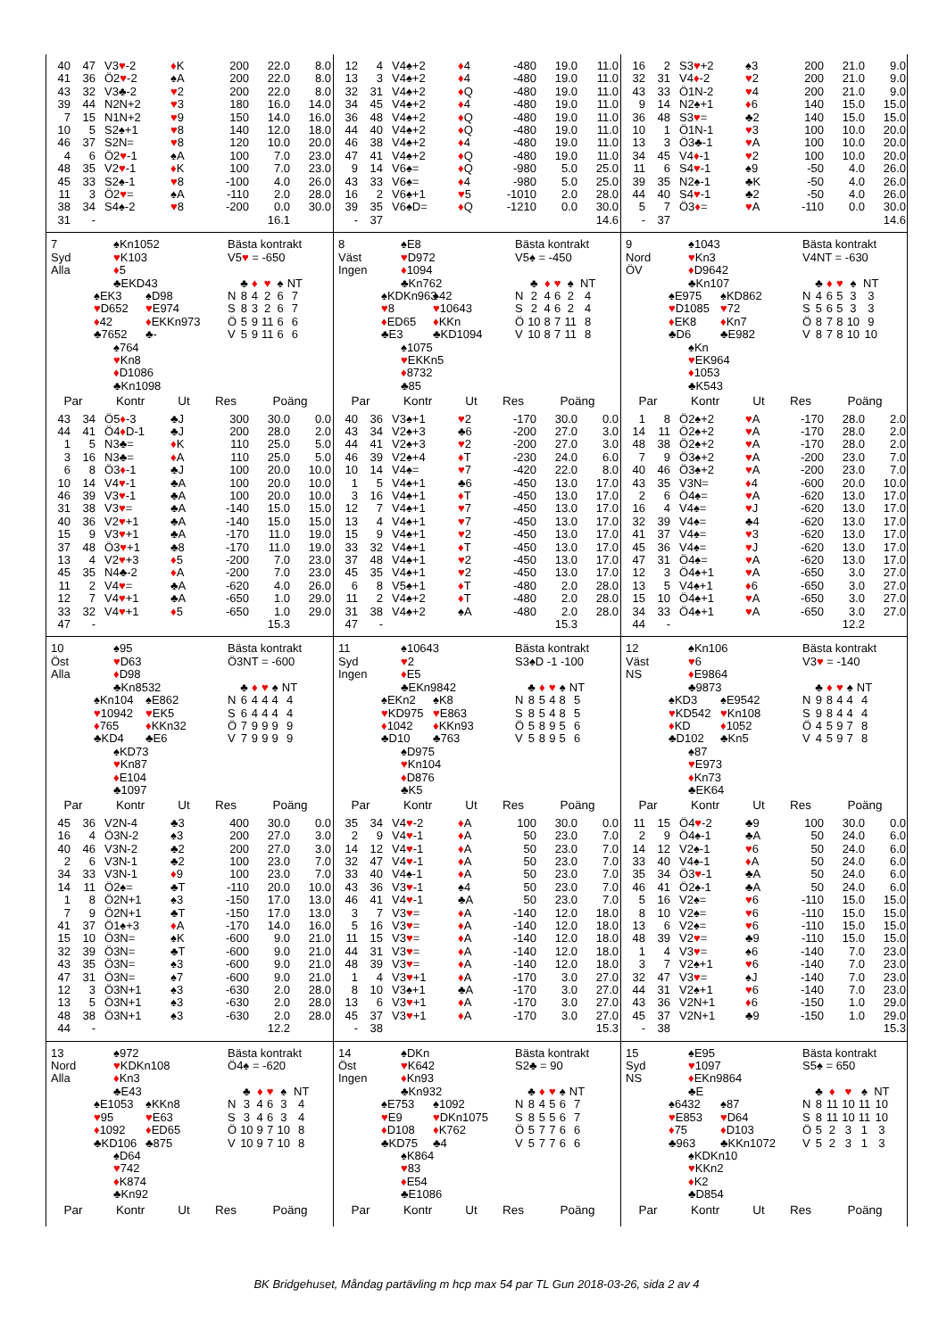| 40 | 47 | V3 ♥ -2 | ♦ K | 200 | 22.0 | 8.0 |
| 41 | 36 | Ö2 ♥ -2 | ♠A | 200 | 22.0 | 8.0 |
| 43 | 32 | V3♣-2 | ♥ 2 | 200 | 22.0 | 8.0 |
| 39 | 44 | N2N+2 | ♥ 3 | 180 | 16.0 | 14.0 |
| 7 | 15 | N1N+2 | ♥ 9 | 150 | 14.0 | 16.0 |
| 10 | 5 | S2♠+1 | ♥ 8 | 140 | 12.0 | 18.0 |
| 46 | 37 | S2N= | ♥ 8 | 120 | 10.0 | 20.0 |
| 4 | 6 | Ö2 ♥ -1 | ♠A | 100 | 7.0 | 23.0 |
| 48 | 35 | V2 ♥ -1 | ♦ K | 100 | 7.0 | 23.0 |
| 45 | 33 | S2♠-1 | ♥ 8 | -100 | 4.0 | 26.0 |
| 11 | 3 | Ö2 ♥ = | ♠A | -110 | 2.0 | 28.0 |
| 38 | 34 | S4♠-2 | ♥ 8 | -200 | 0.0 | 30.0 |
| 31 | - | | | | 16.1 | |
| 12 | 4 | V4♠+2 | ♦ 4 | -480 | 19.0 | 11.0 |
| 13 | 3 | V4♠+2 | ♦ 4 | -480 | 19.0 | 11.0 |
| 32 | 31 | V4♠+2 | ♦ Q | -480 | 19.0 | 11.0 |
| 34 | 45 | V4♠+2 | ♦ 4 | -480 | 19.0 | 11.0 |
| 36 | 48 | V4♠+2 | ♦ Q | -480 | 19.0 | 11.0 |
| 44 | 40 | V4♠+2 | ♦ Q | -480 | 19.0 | 11.0 |
| 46 | 38 | V4♠+2 | ♦ 4 | -480 | 19.0 | 11.0 |
| 47 | 41 | V4♠+2 | ♦ Q | -480 | 19.0 | 11.0 |
| 9 | 14 | V6♠= | ♦ Q | -980 | 5.0 | 25.0 |
| 43 | 33 | V6♠= | ♦ 4 | -980 | 5.0 | 25.0 |
| 16 | 2 | V6♠+1 | ♥ 5 | -1010 | 2.0 | 28.0 |
| 39 | 35 | V6♠D= | ♦ Q | -1210 | 0.0 | 30.0 |
| - | 37 | | | | | 14.6 |
| 16 | 2 | S3 ♥ +2 | ♠3 | 200 | 21.0 | 9.0 |
| 32 | 31 | V4 ♦ -2 | ♥ 2 | 200 | 21.0 | 9.0 |
| 43 | 33 | Ö1N-2 | ♥ 4 | 200 | 21.0 | 9.0 |
| 9 | 14 | N2♠+1 | ♦ 6 | 140 | 15.0 | 15.0 |
| 36 | 48 | S3 ♥ = | ♣2 | 140 | 15.0 | 15.0 |
| 10 | 1 | Ö1N-1 | ♥ 3 | 100 | 10.0 | 20.0 |
| 13 | 3 | Ö3♣-1 | ♥ A | 100 | 10.0 | 20.0 |
| 34 | 45 | V4 ♦ -1 | ♥ 2 | 100 | 10.0 | 20.0 |
| 11 | 6 | S4 ♥ -1 | ♠9 | -50 | 4.0 | 26.0 |
| 39 | 35 | N2♠-1 | ♣K | -50 | 4.0 | 26.0 |
| 44 | 40 | S4 ♥ -1 | ♣2 | -50 | 4.0 | 26.0 |
| 5 | 7 | Ö3 ♦ = | ♥ A | -110 | 0.0 | 30.0 |
| - | 37 | | | | | 14.6 |
| 7 | ♠Kn1052 | | Bästa kontrakt |
| Syd | ♥ K103 | | V5 ♥ = -650 |
| Alla | ♦ 5 | | |
| | ♣EKD43 | | / / ♣ / ♦ / ♥ / ♠ / NT / / N / 8 / 4 / 2 / 6 / 7 / / S / 8 / 3 / 2 / 6 / 7 / / Ö / 5 / 9 / 11 / 6 / 6 / / V / 5 / 9 / 11 / 6 / 6 / |
| | ♠EK3 | ♠D98 | |
| | ♥ D652 | ♥ E974 | |
| | ♦ 42 | ♦ EKKn973 | |
| | ♣7652 | ♣- | |
| | ♠764 | | |
| | ♥ Kn8 | | |
| | ♦ D1086 | | |
| | ♣Kn1098 | | |
| Par | | Kontr | Ut | Res | Poäng | |
| --- | --- | --- | --- | --- | --- | --- |
| 43 | 34 | Ö5 ♦ -3 | ♣J | 300 | 30.0 | 0.0 |
| 44 | 41 | Ö4 ♦ D-1 | ♣J | 200 | 28.0 | 2.0 |
| 1 | 5 | N3♣= | ♦ K | 110 | 25.0 | 5.0 |
| 3 | 16 | N3♣= | ♦ A | 110 | 25.0 | 5.0 |
| 6 | 8 | Ö3 ♦ -1 | ♣J | 100 | 20.0 | 10.0 |
| 10 | 14 | V4 ♥ -1 | ♣A | 100 | 20.0 | 10.0 |
| 46 | 39 | V3 ♥ -1 | ♣A | 100 | 20.0 | 10.0 |
| 31 | 38 | V3 ♥ = | ♣A | -140 | 15.0 | 15.0 |
| 40 | 36 | V2 ♥ +1 | ♣A | -140 | 15.0 | 15.0 |
| 15 | 9 | V3 ♥ +1 | ♣A | -170 | 11.0 | 19.0 |
| 37 | 48 | Ö3 ♥ +1 | ♣8 | -170 | 11.0 | 19.0 |
| 13 | 4 | V2 ♥ +3 | ♦ 5 | -200 | 7.0 | 23.0 |
| 45 | 35 | N4♣-2 | ♦ A | -200 | 7.0 | 23.0 |
| 11 | 2 | V4 ♥ = | ♣A | -620 | 4.0 | 26.0 |
| 12 | 7 | V4 ♥ +1 | ♣A | -650 | 1.0 | 29.0 |
| 33 | 32 | V4 ♥ +1 | ♦ 5 | -650 | 1.0 | 29.0 |
| 47 | - | | | | 15.3 | |
| 8 | ♠E8 | | Bästa kontrakt |
| Väst | ♥ D972 | | V5♠ = -450 |
| Ingen | ♦ 1094 | | |
| | ♣Kn762 | | / / ♣ / ♦ / ♥ / ♠ / NT / / N / 2 / 4 / 6 / 2 / 4 / / S / 2 / 4 / 6 / 2 / 4 / / Ö / 10 / 8 / 7 / 11 / 8 / / V / 10 / 8 / 7 / 11 / 8 / |
| | ♠KDKn963 | ♠42 | |
| | ♥ 8 | ♥ 10643 | |
| | ♦ ED65 | ♦ KKn | |
| | ♣E3 | ♣KD1094 | |
| | ♠1075 | | |
| | ♥ EKKn5 | | |
| | ♦ 8732 | | |
| | ♣85 | | |
| Par | | Kontr | Ut | Res | Poäng | |
| --- | --- | --- | --- | --- | --- | --- |
| 40 | 36 | V3♠+1 | ♥ 2 | -170 | 30.0 | 0.0 |
| 43 | 34 | V2♠+3 | ♣6 | -200 | 27.0 | 3.0 |
| 44 | 41 | V2♠+3 | ♥ 2 | -200 | 27.0 | 3.0 |
| 46 | 39 | V2♠+4 | ♦ T | -230 | 24.0 | 6.0 |
| 10 | 14 | V4♠= | ♥ 7 | -420 | 22.0 | 8.0 |
| 1 | 5 | V4♠+1 | ♣6 | -450 | 13.0 | 17.0 |
| 3 | 16 | V4♠+1 | ♦ T | -450 | 13.0 | 17.0 |
| 12 | 7 | V4♠+1 | ♥ 7 | -450 | 13.0 | 17.0 |
| 13 | 4 | V4♠+1 | ♥ 7 | -450 | 13.0 | 17.0 |
| 15 | 9 | V4♠+1 | ♥ 2 | -450 | 13.0 | 17.0 |
| 33 | 32 | V4♠+1 | ♦ T | -450 | 13.0 | 17.0 |
| 37 | 48 | V4♠+1 | ♥ 2 | -450 | 13.0 | 17.0 |
| 45 | 35 | V4♠+1 | ♥ 2 | -450 | 13.0 | 17.0 |
| 6 | 8 | V5♠+1 | ♦ T | -480 | 2.0 | 28.0 |
| 11 | 2 | V4♠+2 | ♦ T | -480 | 2.0 | 28.0 |
| 31 | 38 | V4♠+2 | ♠A | -480 | 2.0 | 28.0 |
| 47 | - | | | | 15.3 | |
| 9 | ♠1043 | | Bästa kontrakt |
| Nord | ♥ Kn3 | | V4NT = -630 |
| ÖV | ♦ D9642 | | |
| | ♣Kn107 | | / / ♣ / ♦ / ♥ / ♠ / NT / / N / 4 / 6 / 5 / 3 / 3 / / S / 5 / 6 / 5 / 3 / 3 / / Ö / 8 / 7 / 8 / 10 / 9 / / V / 8 / 7 / 8 / 10 / 10 / |
| | ♠E975 | ♠KD862 | |
| | ♥ D1085 | ♥ 72 | |
| | ♦ EK8 | ♦ Kn7 | |
| | ♣D6 | ♣E982 | |
| | ♠Kn | | |
| | ♥ EK964 | | |
| | ♦ 1053 | | |
| | ♣K543 | | |
| Par | | Kontr | Ut | Res | Poäng | |
| --- | --- | --- | --- | --- | --- | --- |
| 1 | 8 | Ö2♠+2 | ♥ A | -170 | 28.0 | 2.0 |
| 14 | 11 | Ö2♠+2 | ♥ A | -170 | 28.0 | 2.0 |
| 48 | 38 | Ö2♠+2 | ♥ A | -170 | 28.0 | 2.0 |
| 7 | 9 | Ö3♠+2 | ♥ A | -200 | 23.0 | 7.0 |
| 40 | 46 | Ö3♠+2 | ♥ A | -200 | 23.0 | 7.0 |
| 43 | 35 | V3N= | ♦ 4 | -600 | 20.0 | 10.0 |
| 2 | 6 | Ö4♠= | ♥ A | -620 | 13.0 | 17.0 |
| 16 | 4 | V4♠= | ♥ J | -620 | 13.0 | 17.0 |
| 32 | 39 | V4♠= | ♣4 | -620 | 13.0 | 17.0 |
| 41 | 37 | V4♠= | ♥ 3 | -620 | 13.0 | 17.0 |
| 45 | 36 | V4♠= | ♥ J | -620 | 13.0 | 17.0 |
| 47 | 31 | Ö4♠= | ♥ A | -620 | 13.0 | 17.0 |
| 12 | 3 | Ö4♠+1 | ♥ A | -650 | 3.0 | 27.0 |
| 13 | 5 | V4♠+1 | ♦ 6 | -650 | 3.0 | 27.0 |
| 15 | 10 | Ö4♠+1 | ♥ A | -650 | 3.0 | 27.0 |
| 34 | 33 | Ö4♠+1 | ♥ A | -650 | 3.0 | 27.0 |
| 44 | - | | | | 12.2 | |
| 10 | ♠95 | | Bästa kontrakt |
| Öst | ♥ D63 | | Ö3NT = -600 |
| Alla | ♦ D98 | | |
| | ♣Kn8532 | | / / ♣ / ♦ / ♥ / ♠ / NT / / N / 6 / 4 / 4 / 4 / 4 / / S / 6 / 4 / 4 / 4 / 4 / / Ö / 7 / 9 / 9 / 9 / 9 / / V / 7 / 9 / 9 / 9 / 9 / |
| | ♠Kn104 | ♠E862 | |
| | ♥ 10942 | ♥ EK5 | |
| | ♦ 765 | ♦ KKn32 | |
| | ♣KD4 | ♣E6 | |
| | ♠KD73 | | |
| | ♥ Kn87 | | |
| | ♦ E104 | | |
| | ♣1097 | | |
| Par | | Kontr | Ut | Res | Poäng | |
| --- | --- | --- | --- | --- | --- | --- |
| 45 | 36 | V2N-4 | ♣3 | 400 | 30.0 | 0.0 |
| 16 | 4 | Ö3N-2 | ♠3 | 200 | 27.0 | 3.0 |
| 40 | 46 | V3N-2 | ♣2 | 200 | 27.0 | 3.0 |
| 2 | 6 | V3N-1 | ♣2 | 100 | 23.0 | 7.0 |
| 34 | 33 | V3N-1 | ♦ 9 | 100 | 23.0 | 7.0 |
| 14 | 11 | Ö2♠= | ♣T | -110 | 20.0 | 10.0 |
| 1 | 8 | Ö2N+1 | ♠3 | -150 | 17.0 | 13.0 |
| 7 | 9 | Ö2N+1 | ♣T | -150 | 17.0 | 13.0 |
| 41 | 37 | Ö1♠+3 | ♦ A | -170 | 14.0 | 16.0 |
| 15 | 10 | Ö3N= | ♠K | -600 | 9.0 | 21.0 |
| 32 | 39 | Ö3N= | ♣T | -600 | 9.0 | 21.0 |
| 43 | 35 | Ö3N= | ♠3 | -600 | 9.0 | 21.0 |
| 47 | 31 | Ö3N= | ♠7 | -600 | 9.0 | 21.0 |
| 12 | 3 | Ö3N+1 | ♠3 | -630 | 2.0 | 28.0 |
| 13 | 5 | Ö3N+1 | ♠3 | -630 | 2.0 | 28.0 |
| 48 | 38 | Ö3N+1 | ♠3 | -630 | 2.0 | 28.0 |
| 44 | - | | | | 12.2 | |
| 11 | ♠10643 | | Bästa kontrakt |
| Syd | ♥ 2 | | S3♠D -1 -100 |
| Ingen | ♦ E5 | | |
| | ♣EKn9842 | | / / ♣ / ♦ / ♥ / ♠ / NT / / N / 8 / 5 / 4 / 8 / 5 / / S / 8 / 5 / 4 / 8 / 5 / / Ö / 5 / 8 / 9 / 5 / 6 / / V / 5 / 8 / 9 / 5 / 6 / |
| | ♠EKn2 | ♠K8 | |
| | ♥ KD975 | ♥ E863 | |
| | ♦ 1042 | ♦ KKn93 | |
| | ♣D10 | ♣763 | |
| | ♠D975 | | |
| | ♥ Kn104 | | |
| | ♦ D876 | | |
| | ♣K5 | | |
| Par | | Kontr | Ut | Res | Poäng | |
| --- | --- | --- | --- | --- | --- | --- |
| 35 | 34 | V4 ♥ -2 | ♦ A | 100 | 30.0 | 0.0 |
| 2 | 9 | V4 ♥ -1 | ♦ A | 50 | 23.0 | 7.0 |
| 14 | 12 | V4 ♥ -1 | ♦ A | 50 | 23.0 | 7.0 |
| 32 | 47 | V4 ♥ -1 | ♦ A | 50 | 23.0 | 7.0 |
| 33 | 40 | V4♠-1 | ♦ A | 50 | 23.0 | 7.0 |
| 43 | 36 | V3 ♥ -1 | ♠4 | 50 | 23.0 | 7.0 |
| 46 | 41 | V4 ♥ -1 | ♣A | 50 | 23.0 | 7.0 |
| 3 | 7 | V3 ♥ = | ♦ A | -140 | 12.0 | 18.0 |
| 5 | 16 | V3 ♥ = | ♦ A | -140 | 12.0 | 18.0 |
| 11 | 15 | V3 ♥ = | ♦ A | -140 | 12.0 | 18.0 |
| 44 | 31 | V3 ♥ = | ♦ A | -140 | 12.0 | 18.0 |
| 48 | 39 | V3 ♥ = | ♦ A | -140 | 12.0 | 18.0 |
| 1 | 4 | V3 ♥ +1 | ♦ A | -170 | 3.0 | 27.0 |
| 8 | 10 | V3♠+1 | ♣A | -170 | 3.0 | 27.0 |
| 13 | 6 | V3 ♥ +1 | ♦ A | -170 | 3.0 | 27.0 |
| 45 | 37 | V3 ♥ +1 | ♦ A | -170 | 3.0 | 27.0 |
| - | 38 | | | | | 15.3 |
| 12 | ♠Kn106 | | Bästa kontrakt |
| Väst | ♥ 6 | | V3 ♥ = -140 |
| NS | ♦ E9864 | | |
| | ♣9873 | | / / ♣ / ♦ / ♥ / ♠ / NT / / N / 9 / 8 / 4 / 4 / 4 / / S / 9 / 8 / 4 / 4 / 4 / / Ö / 4 / 5 / 9 / 7 / 8 / / V / 4 / 5 / 9 / 7 / 8 / |
| | ♠KD3 | ♠E9542 | |
| | ♥ KD542 | ♥ Kn108 | |
| | ♦ KD | ♦ 1052 | |
| | ♣D102 | ♣Kn5 | |
| | ♠87 | | |
| | ♥ E973 | | |
| | ♦ Kn73 | | |
| | ♣EK64 | | |
| Par | | Kontr | Ut | Res | Poäng | |
| --- | --- | --- | --- | --- | --- | --- |
| 11 | 15 | Ö4 ♥ -2 | ♣9 | 100 | 30.0 | 0.0 |
| 2 | 9 | Ö4♠-1 | ♣A | 50 | 24.0 | 6.0 |
| 14 | 12 | V2♠-1 | ♥ 6 | 50 | 24.0 | 6.0 |
| 33 | 40 | V4♠-1 | ♦ A | 50 | 24.0 | 6.0 |
| 35 | 34 | Ö3 ♥ -1 | ♣A | 50 | 24.0 | 6.0 |
| 46 | 41 | Ö2♠-1 | ♣A | 50 | 24.0 | 6.0 |
| 5 | 16 | V2♠= | ♥ 6 | -110 | 15.0 | 15.0 |
| 8 | 10 | V2♠= | ♥ 6 | -110 | 15.0 | 15.0 |
| 13 | 6 | V2♠= | ♥ 6 | -110 | 15.0 | 15.0 |
| 48 | 39 | V2 ♥ = | ♣9 | -110 | 15.0 | 15.0 |
| 1 | 4 | V3 ♥ = | ♠6 | -140 | 7.0 | 23.0 |
| 3 | 7 | V2♠+1 | ♥ 6 | -140 | 7.0 | 23.0 |
| 32 | 47 | V3 ♥ = | ♠J | -140 | 7.0 | 23.0 |
| 44 | 31 | V2♠+1 | ♥ 6 | -140 | 7.0 | 23.0 |
| 43 | 36 | V2N+1 | ♦ 6 | -150 | 1.0 | 29.0 |
| 45 | 37 | V2N+1 | ♣9 | -150 | 1.0 | 29.0 |
| - | 38 | | | | | 15.3 |
| 13 | ♠972 | | Bästa kontrakt |
| Nord | ♥ KDKn108 | | Ö4♠ = -620 |
| Alla | ♦ Kn3 | | |
| | ♣E43 | | / / ♣ / ♦ / ♥ / ♠ / NT / / N / 3 / 4 / 6 / 3 / 4 / / S / 3 / 4 / 6 / 3 / 4 / / Ö / 10 / 9 / 7 / 10 / 8 / / V / 10 / 9 / 7 / 10 / 8 / |
| | ♠E1053 | ♠KKn8 | |
| | ♥ 95 | ♥ E63 | |
| | ♦ 1092 | ♦ ED65 | |
| | ♣KD106 | ♣875 | |
| | ♠D64 | | |
| | ♥ 742 | | |
| | ♦ K874 | | |
| | ♣Kn92 | | |
| Par | Kontr | Ut | Res | Poäng |
| --- | --- | --- | --- | --- |
| 14 | ♠DKn | | Bästa kontrakt |
| Öst | ♥ K642 | | S2♣ = 90 |
| Ingen | ♦ Kn93 | | |
| | ♣Kn932 | | / / ♣ / ♦ / ♥ / ♠ / NT / / N / 8 / 4 / 5 / 6 / 7 / / S / 8 / 5 / 5 / 6 / 7 / / Ö / 5 / 7 / 7 / 6 / 6 / / V / 5 / 7 / 7 / 6 / 6 / |
| | ♠E753 | ♠1092 | |
| | ♥ E9 | ♥ DKn1075 | |
| | ♦ D108 | ♦ K762 | |
| | ♣KD75 | ♣4 | |
| | ♠K864 | | |
| | ♥ 83 | | |
| | ♦ E54 | | |
| | ♣E1086 | | |
| Par | Kontr | Ut | Res | Poäng |
| --- | --- | --- | --- | --- |
| 15 | ♠E95 | | Bästa kontrakt |
| Syd | ♥ 1097 | | S5♠ = 650 |
| NS | ♦ EKn9864 | | |
| | ♣E | | / / ♣ / ♦ / ♥ / ♠ / NT / / N / 8 / 11 / 10 / 11 / 10 / / S / 8 / 11 / 10 / 11 / 10 / / Ö / 5 / 2 / 3 / 1 / 3 / / V / 5 / 2 / 3 / 1 / 3 / |
| | ♠6432 | ♠87 | |
| | ♥ E853 | ♥ D64 | |
| | ♦ 75 | ♦ D103 | |
| | ♣963 | ♣KKn1072 | |
| | ♠KDKn10 | | |
| | ♥ KKn2 | | |
| | ♦ K2 | | |
| | ♣D854 | | |
| Par | Kontr | Ut | Res | Poäng |
| --- | --- | --- | --- | --- |
BK Bridgehuset, Måndag partävling m hcp max 54 par TL Gun 2018-03-26, sida 2 av 4